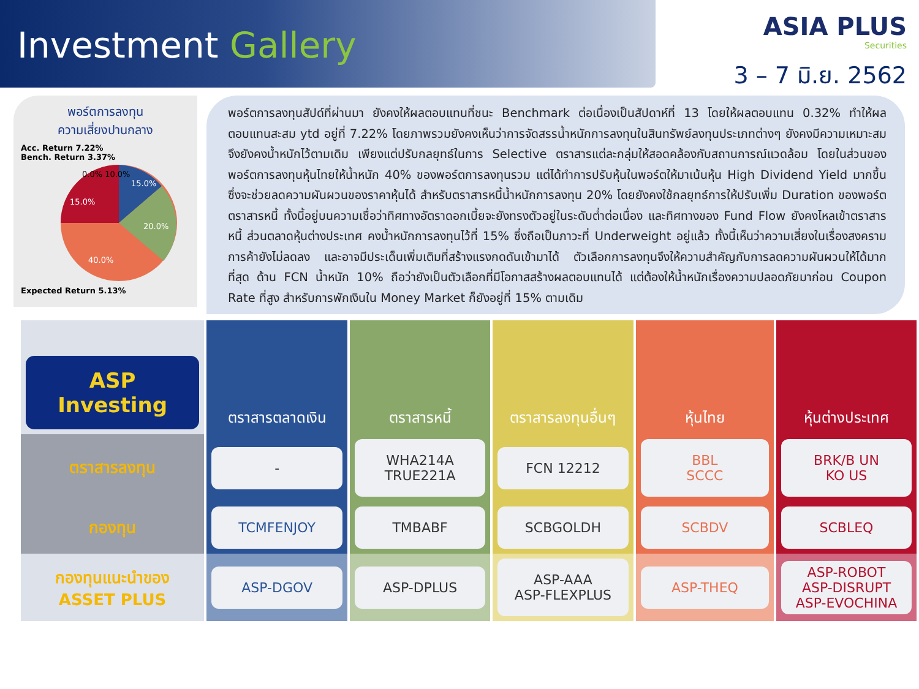Investment Gallery
ASIA PLUS
Securities
3 – 7 มิ.ย. 2562
พอร์ตการลงทุน
ความเสี่ยงปานกลาง
Acc. Return 7.22%
Bench. Return 3.37%
15.0%
20.0%
40.0%
15.0%
0.0% 10.0%
Expected Return 5.13%
พอร์ตการลงทุนสัปด์ที่ผ่านมา ยังคงให้ผลตอบแทนที่ชนะ Benchmark ต่อเนื่องเป็นสัปดาห์ที่ 13 โดยให้ผลตอบแทน 0.32% ทำให้ผลตอบแทนสะสม ytd อยู่ที่ 7.22% โดยภาพรวมยังคงเห็นว่าการจัดสรรน้ำหนักการลงทุนในสินทรัพย์ลงทุนประเภทต่างๆ ยังคงมีความเหมาะสม จึงยังคงน้ำหนักไว้ตามเดิม เพียงแต่ปรับกลยุทธ์ในการ Selective ตราสารแต่ละกลุ่มให้สอดคล้องกับสถานการณ์แวดล้อม โดยในส่วนของพอร์ตการลงทุนหุ้นไทยให้น้ำหนัก 40% ของพอร์ตการลงทุนรวม แต่ได้ทำการปรับหุ้นในพอร์ตให้มาเน้นหุ้น High Dividend Yield มากขึ้นซึ่งจะช่วยลดความผันผวนของราคาหุ้นได้ สำหรับตราสารหนี้น้ำหนักการลงทุน 20% โดยยังคงใช้กลยุทธ์การให้ปรับเพิ่ม Duration ของพอร์ตตราสารหนี้ ทั้งนี้อยู่บนความเชื่อว่าทิศทางอัตราดอกเบี้ยจะยังทรงตัวอยู่ในระดับต่ำต่อเนื่อง และทิศทางของ Fund Flow ยังคงไหลเข้าตราสารหนี้ ส่วนตลาดหุ้นต่างประเทศ คงน้ำหนักการลงทุนไว้ที่ 15% ซึ่งถือเป็นภาวะที่ Underweight อยู่แล้ว ทั้งนี้เห็นว่าความเสี่ยงในเรื่องสงครามการค้ายังไม่ลดลง และอาจมีประเด็นเพิ่มเติมที่สร้างแรงกดดันเข้ามาได้ ตัวเลือกการลงทุนจึงให้ความสำคัญกับการลดความผันผวนให้ได้มากที่สุด ด้าน FCN น้ำหนัก 10% ถือว่ายังเป็นตัวเลือกที่มีโอกาสสร้างผลตอบแทนได้ แต่ต้องให้น้ำหนักเรื่องความปลอดภัยมาก่อน Coupon Rate ที่สูง สำหรับการพักเงินใน Money Market ก็ยังอยู่ที่ 15% ตามเดิม
| ASP Investing | ตราสารตลาดเงิน | ตราสารหนี้ | ตราสารลงทุนอื่นๆ | หุ้นไทย | หุ้นต่างประเทศ |
| --- | --- | --- | --- | --- | --- |
| ตราสารลงทุน | - | WHA214A TRUE221A | FCN 12212 | BBL SCCC | BRK/B UN KO US |
| กองทุน | TCMFENJOY | TMBABF | SCBGOLDH | SCBDV | SCBLEQ |
| กองทุนแนะนำของ ASSET PLUS | ASP-DGOV | ASP-DPLUS | ASP-AAA ASP-FLEXPLUS | ASP-THEQ | ASP-ROBOT ASP-DISRUPT ASP-EVOCHINA |